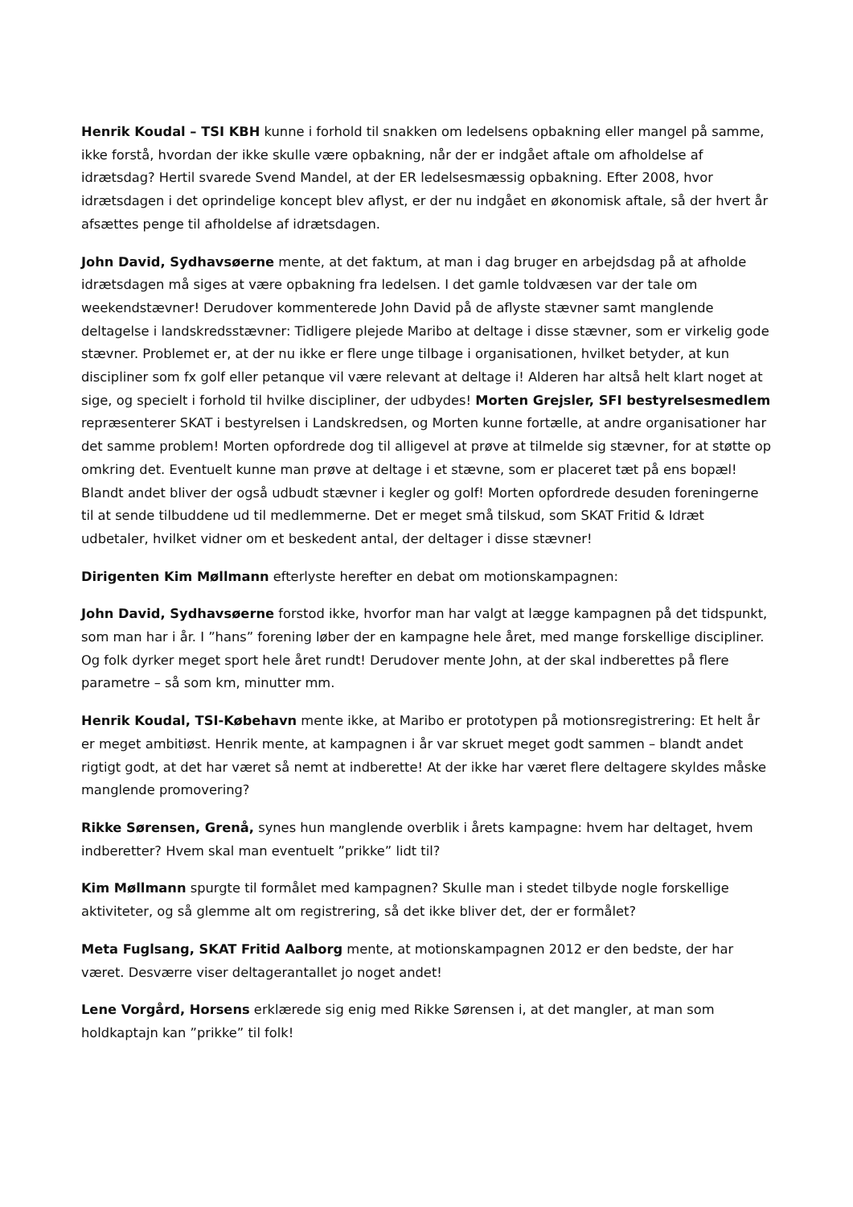Henrik Koudal – TSI KBH kunne i forhold til snakken om ledelsens opbakning eller mangel på samme, ikke forstå, hvordan der ikke skulle være opbakning, når der er indgået aftale om afholdelse af idrætsdag? Hertil svarede Svend Mandel, at der ER ledelsesmæssig opbakning. Efter 2008, hvor idrætsdagen i det oprindelige koncept blev aflyst, er der nu indgået en økonomisk aftale, så der hvert år afsættes penge til afholdelse af idrætsdagen.
John David, Sydhavsøerne mente, at det faktum, at man i dag bruger en arbejdsdag på at afholde idrætsdagen må siges at være opbakning fra ledelsen. I det gamle toldvæsen var der tale om weekendstævner! Derudover kommenterede John David på de aflyste stævner samt manglende deltagelse i landskredsstævner: Tidligere plejede Maribo at deltage i disse stævner, som er virkelig gode stævner. Problemet er, at der nu ikke er flere unge tilbage i organisationen, hvilket betyder, at kun discipliner som fx golf eller petanque vil være relevant at deltage i! Alderen har altså helt klart noget at sige, og specielt i forhold til hvilke discipliner, der udbydes! Morten Grejsler, SFI bestyrelsesmedlem repræsenterer SKAT i bestyrelsen i Landskredsen, og Morten kunne fortælle, at andre organisationer har det samme problem! Morten opfordrede dog til alligevel at prøve at tilmelde sig stævner, for at støtte op omkring det. Eventuelt kunne man prøve at deltage i et stævne, som er placeret tæt på ens bopæl! Blandt andet bliver der også udbudt stævner i kegler og golf! Morten opfordrede desuden foreningerne til at sende tilbuddene ud til medlemmerne. Det er meget små tilskud, som SKAT Fritid & Idræt udbetaler, hvilket vidner om et beskedent antal, der deltager i disse stævner!
Dirigenten Kim Møllmann efterlyste herefter en debat om motionskampagnen:
John David, Sydhavsøerne forstod ikke, hvorfor man har valgt at lægge kampagnen på det tidspunkt, som man har i år. I ”hans” forening løber der en kampagne hele året, med mange forskellige discipliner. Og folk dyrker meget sport hele året rundt! Derudover mente John, at der skal indberettes på flere parametre – så som km, minutter mm.
Henrik Koudal, TSI-Købehavn mente ikke, at Maribo er prototypen på motionsregistrering: Et helt år er meget ambitiøst. Henrik mente, at kampagnen i år var skruet meget godt sammen – blandt andet rigtigt godt, at det har været så nemt at indberette! At der ikke har været flere deltagere skyldes måske manglende promovering?
Rikke Sørensen, Grenå, synes hun manglende overblik i årets kampagne: hvem har deltaget, hvem indberetter? Hvem skal man eventuelt ”prikke” lidt til?
Kim Møllmann spurgte til formålet med kampagnen? Skulle man i stedet tilbyde nogle forskellige aktiviteter, og så glemme alt om registrering, så det ikke bliver det, der er formålet?
Meta Fuglsang, SKAT Fritid Aalborg mente, at motionskampagnen 2012 er den bedste, der har været. Desværre viser deltagerantallet jo noget andet!
Lene Vorgård, Horsens erklærede sig enig med Rikke Sørensen i, at det mangler, at man som holdkaptajn kan ”prikke” til folk!